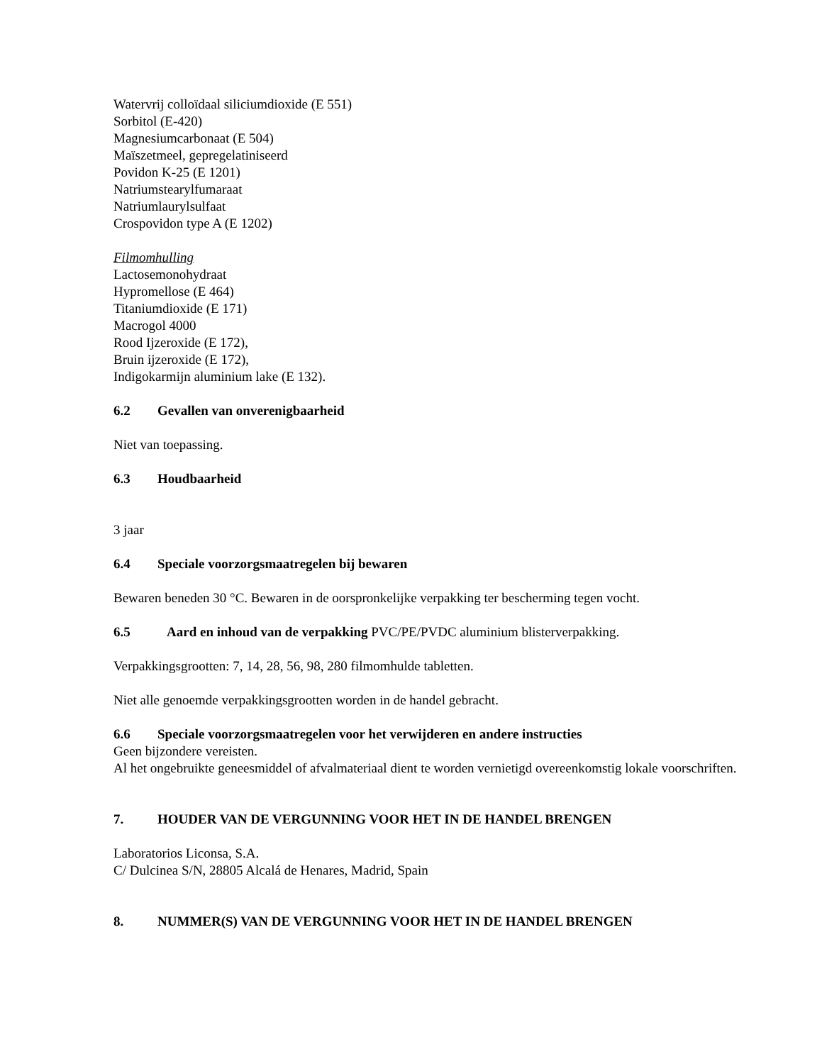Watervrij colloïdaal siliciumdioxide (E 551)
Sorbitol (E-420)
Magnesiumcarbonaat (E 504)
Maïszetmeel, gepregelatiniseerd
Povidon K-25 (E 1201)
Natriumstearylfumaraat
Natriumlaurylsulfaat
Crospovidon type A (E 1202)
Filmomhulling
Lactosemonohydraat
Hypromellose (E 464)
Titaniumdioxide (E 171)
Macrogol 4000
Rood Ijzeroxide (E 172),
Bruin ijzeroxide (E 172),
Indigokarmijn aluminium lake (E 132).
6.2 Gevallen van onverenigbaarheid
Niet van toepassing.
6.3 Houdbaarheid
3 jaar
6.4 Speciale voorzorgsmaatregelen bij bewaren
Bewaren beneden 30 °C. Bewaren in de oorspronkelijke verpakking ter bescherming tegen vocht.
6.5 Aard en inhoud van de verpakking PVC/PE/PVDC aluminium blisterverpakking.
Verpakkingsgrootten: 7, 14, 28, 56, 98, 280 filmomhulde tabletten.
Niet alle genoemde verpakkingsgrootten worden in de handel gebracht.
6.6 Speciale voorzorgsmaatregelen voor het verwijderen en andere instructies
Geen bijzondere vereisten.
Al het ongebruikte geneesmiddel of afvalmateriaal dient te worden vernietigd overeenkomstig lokale voorschriften.
7. HOUDER VAN DE VERGUNNING VOOR HET IN DE HANDEL BRENGEN
Laboratorios Liconsa, S.A.
C/ Dulcinea S/N, 28805 Alcalá de Henares, Madrid, Spain
8. NUMMER(S) VAN DE VERGUNNING VOOR HET IN DE HANDEL BRENGEN